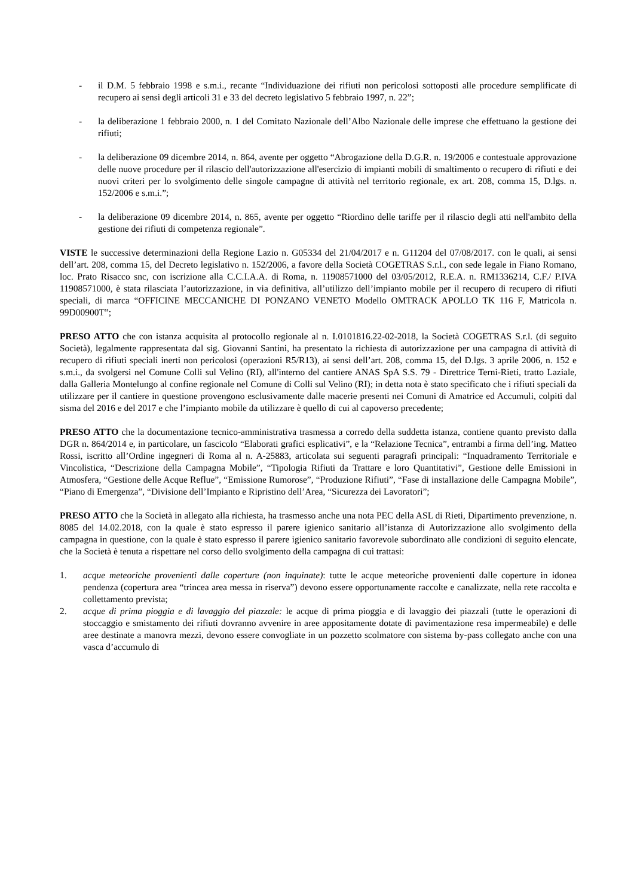- il D.M. 5 febbraio 1998 e s.m.i., recante “Individuazione dei rifiuti non pericolosi sottoposti alle procedure semplificate di recupero ai sensi degli articoli 31 e 33 del decreto legislativo 5 febbraio 1997, n. 22”;
- la deliberazione 1 febbraio 2000, n. 1 del Comitato Nazionale dell’Albo Nazionale delle imprese che effettuano la gestione dei rifiuti;
- la deliberazione 09 dicembre 2014, n. 864, avente per oggetto “Abrogazione della D.G.R. n. 19/2006 e contestuale approvazione delle nuove procedure per il rilascio dell'autorizzazione all'esercizio di impianti mobili di smaltimento o recupero di rifiuti e dei nuovi criteri per lo svolgimento delle singole campagne di attività nel territorio regionale, ex art. 208, comma 15, D.lgs. n. 152/2006 e s.m.i.”;
- la deliberazione 09 dicembre 2014, n. 865, avente per oggetto “Riordino delle tariffe per il rilascio degli atti nell'ambito della gestione dei rifiuti di competenza regionale”.
VISTE le successive determinazioni della Regione Lazio n. G05334 del 21/04/2017 e n. G11204 del 07/08/2017. con le quali, ai sensi dell’art. 208, comma 15, del Decreto legislativo n. 152/2006, a favore della Società COGETRAS S.r.l., con sede legale in Fiano Romano, loc. Prato Risacco snc, con iscrizione alla C.C.I.A.A. di Roma, n. 11908571000 del 03/05/2012, R.E.A. n. RM1336214, C.F./ P.IVA 11908571000, è stata rilasciata l’autorizzazione, in via definitiva, all’utilizzo dell’impianto mobile per il recupero di recupero di rifiuti speciali, di marca “OFFICINE MECCANICHE DI PONZANO VENETO Modello OMTRACK APOLLO TK 116 F, Matricola n. 99D00900T”;
PRESO ATTO che con istanza acquisita al protocollo regionale al n. I.0101816.22-02-2018, la Società COGETRAS S.r.l. (di seguito Società), legalmente rappresentata dal sig. Giovanni Santini, ha presentato la richiesta di autorizzazione per una campagna di attività di recupero di rifiuti speciali inerti non pericolosi (operazioni R5/R13), ai sensi dell’art. 208, comma 15, del D.lgs. 3 aprile 2006, n. 152 e s.m.i., da svolgersi nel Comune Colli sul Velino (RI), all'interno del cantiere ANAS SpA S.S. 79 - Direttrice Terni-Rieti, tratto Laziale, dalla Galleria Montelungo al confine regionale nel Comune di Colli sul Velino (RI); in detta nota è stato specificato che i rifiuti speciali da utilizzare per il cantiere in questione provengono esclusivamente dalle macerie presenti nei Comuni di Amatrice ed Accumuli, colpiti dal sisma del 2016 e del 2017 e che l’impianto mobile da utilizzare è quello di cui al capoverso precedente;
PRESO ATTO che la documentazione tecnico-amministrativa trasmessa a corredo della suddetta istanza, contiene quanto previsto dalla DGR n. 864/2014 e, in particolare, un fascicolo “Elaborati grafici esplicativi”, e la “Relazione Tecnica”, entrambi a firma dell’ing. Matteo Rossi, iscritto all’Ordine ingegneri di Roma al n. A-25883, articolata sui seguenti paragrafi principali: “Inquadramento Territoriale e Vincolistica, “Descrizione della Campagna Mobile”, “Tipologia Rifiuti da Trattare e loro Quantitativi”, Gestione delle Emissioni in Atmosfera, “Gestione delle Acque Reflue”, “Emissione Rumorose”, “Produzione Rifiuti”, “Fase di installazione delle Campagna Mobile”, “Piano di Emergenza”, “Divisione dell’Impianto e Ripristino dell’Area, “Sicurezza dei Lavoratori”;
PRESO ATTO che la Società in allegato alla richiesta, ha trasmesso anche una nota PEC della ASL di Rieti, Dipartimento prevenzione, n. 8085 del 14.02.2018, con la quale è stato espresso il parere igienico sanitario all’istanza di Autorizzazione allo svolgimento della campagna in questione, con la quale è stato espresso il parere igienico sanitario favorevole subordinato alle condizioni di seguito elencate, che la Società è tenuta a rispettare nel corso dello svolgimento della campagna di cui trattasi:
1. acque meteoriche provenienti dalle coperture (non inquinate): tutte le acque meteoriche provenienti dalle coperture in idonea pendenza (copertura area “trincea area messa in riserva”) devono essere opportunamente raccolte e canalizzate, nella rete raccolta e collettamento prevista;
2. acque di prima pioggia e di lavaggio del piazzale: le acque di prima pioggia e di lavaggio dei piazzali (tutte le operazioni di stoccaggio e smistamento dei rifiuti dovranno avvenire in aree appositamente dotate di pavimentazione resa impermeabile) e delle aree destinate a manovra mezzi, devono essere convogliate in un pozzetto scolmatore con sistema by-pass collegato anche con una vasca d’accumulo di